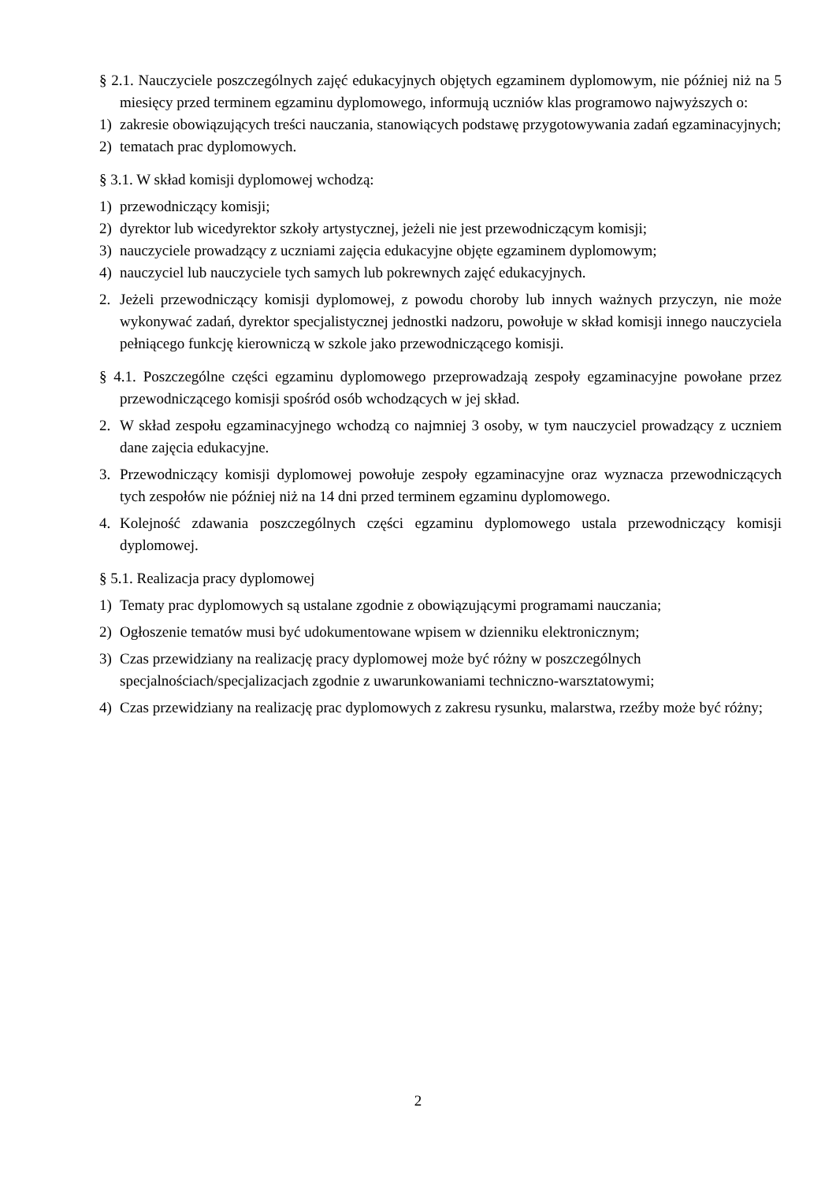§ 2.1. Nauczyciele poszczególnych zajęć edukacyjnych objętych egzaminem dyplomowym, nie później niż na 5 miesięcy przed terminem egzaminu dyplomowego, informują uczniów klas programowo najwyższych o:
1) zakresie obowiązujących treści nauczania, stanowiących podstawę przygotowywania zadań egzaminacyjnych;
2) tematach prac dyplomowych.
§ 3.1. W skład komisji dyplomowej wchodzą:
1) przewodniczący komisji;
2) dyrektor lub wicedyrektor szkoły artystycznej, jeżeli nie jest przewodniczącym komisji;
3) nauczyciele prowadzący z uczniami zajęcia edukacyjne objęte egzaminem dyplomowym;
4) nauczyciel lub nauczyciele tych samych lub pokrewnych zajęć edukacyjnych.
2. Jeżeli przewodniczący komisji dyplomowej, z powodu choroby lub innych ważnych przyczyn, nie może wykonywać zadań, dyrektor specjalistycznej jednostki nadzoru, powołuje w skład komisji innego nauczyciela pełniącego funkcję kierowniczą w szkole jako przewodniczącego komisji.
§ 4.1. Poszczególne części egzaminu dyplomowego przeprowadzają zespoły egzaminacyjne powołane przez przewodniczącego komisji spośród osób wchodzących w jej skład.
2. W skład zespołu egzaminacyjnego wchodzą co najmniej 3 osoby, w tym nauczyciel prowadzący z uczniem dane zajęcia edukacyjne.
3. Przewodniczący komisji dyplomowej powołuje zespoły egzaminacyjne oraz wyznacza przewodniczących tych zespołów nie później niż na 14 dni przed terminem egzaminu dyplomowego.
4. Kolejność zdawania poszczególnych części egzaminu dyplomowego ustala przewodniczący komisji dyplomowej.
§ 5.1. Realizacja pracy dyplomowej
1) Tematy prac dyplomowych są ustalane zgodnie z obowiązującymi programami nauczania;
2) Ogłoszenie tematów musi być udokumentowane wpisem w dzienniku elektronicznym;
3) Czas przewidziany na realizację pracy dyplomowej może być różny w poszczególnych specjalnościach/specjalizacjach zgodnie z uwarunkowaniami techniczno-warsztatowymi;
4) Czas przewidziany na realizację prac dyplomowych z zakresu rysunku, malarstwa, rzeźby może być różny;
2